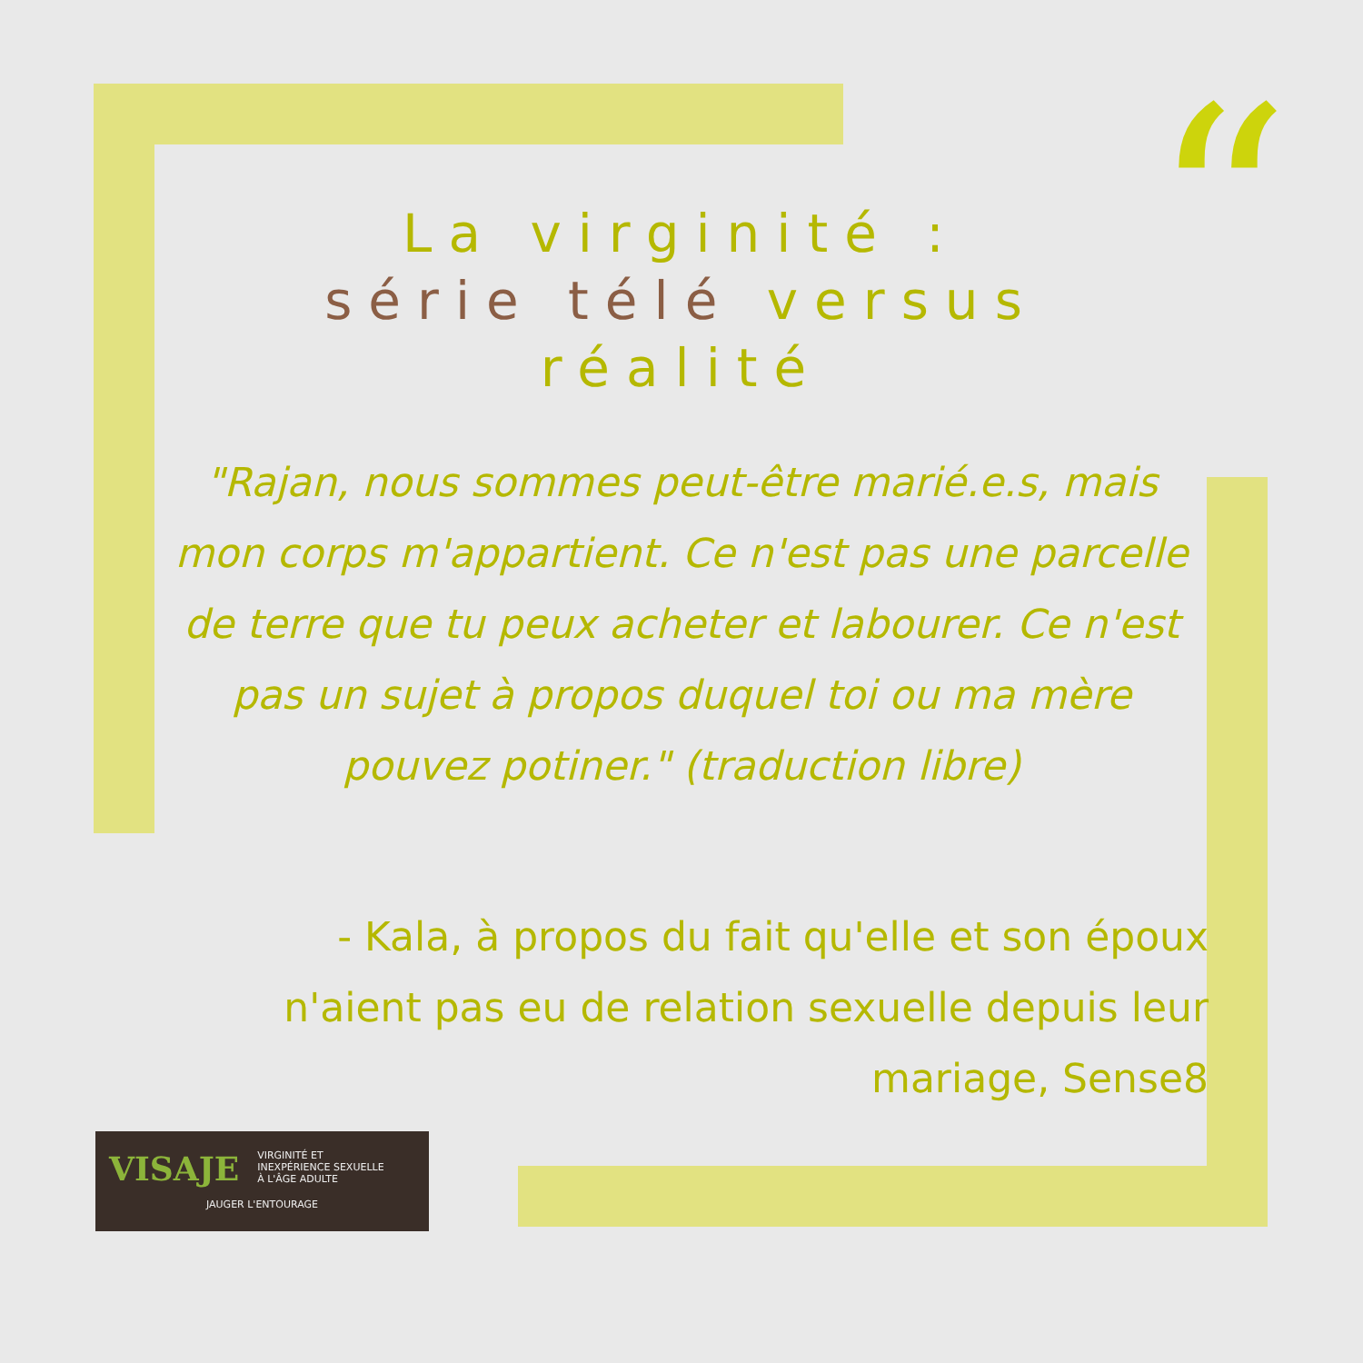“
La virginité :
série télé versus
réalité
"Rajan, nous sommes peut-être marié.e.s, mais mon corps m'appartient. Ce n'est pas une parcelle de terre que tu peux acheter et labourer. Ce n'est pas un sujet à propos duquel toi ou ma mère pouvez potiner." (traduction libre)
- Kala, à propos du fait qu'elle et son époux n'aient pas eu de relation sexuelle depuis leur mariage, Sense8
VISAJE VIRGINITÉ ET
INEXPÉRIENCE SEXUELLE
À L'ÂGE ADULTE
JAUGER L'ENTOURAGE